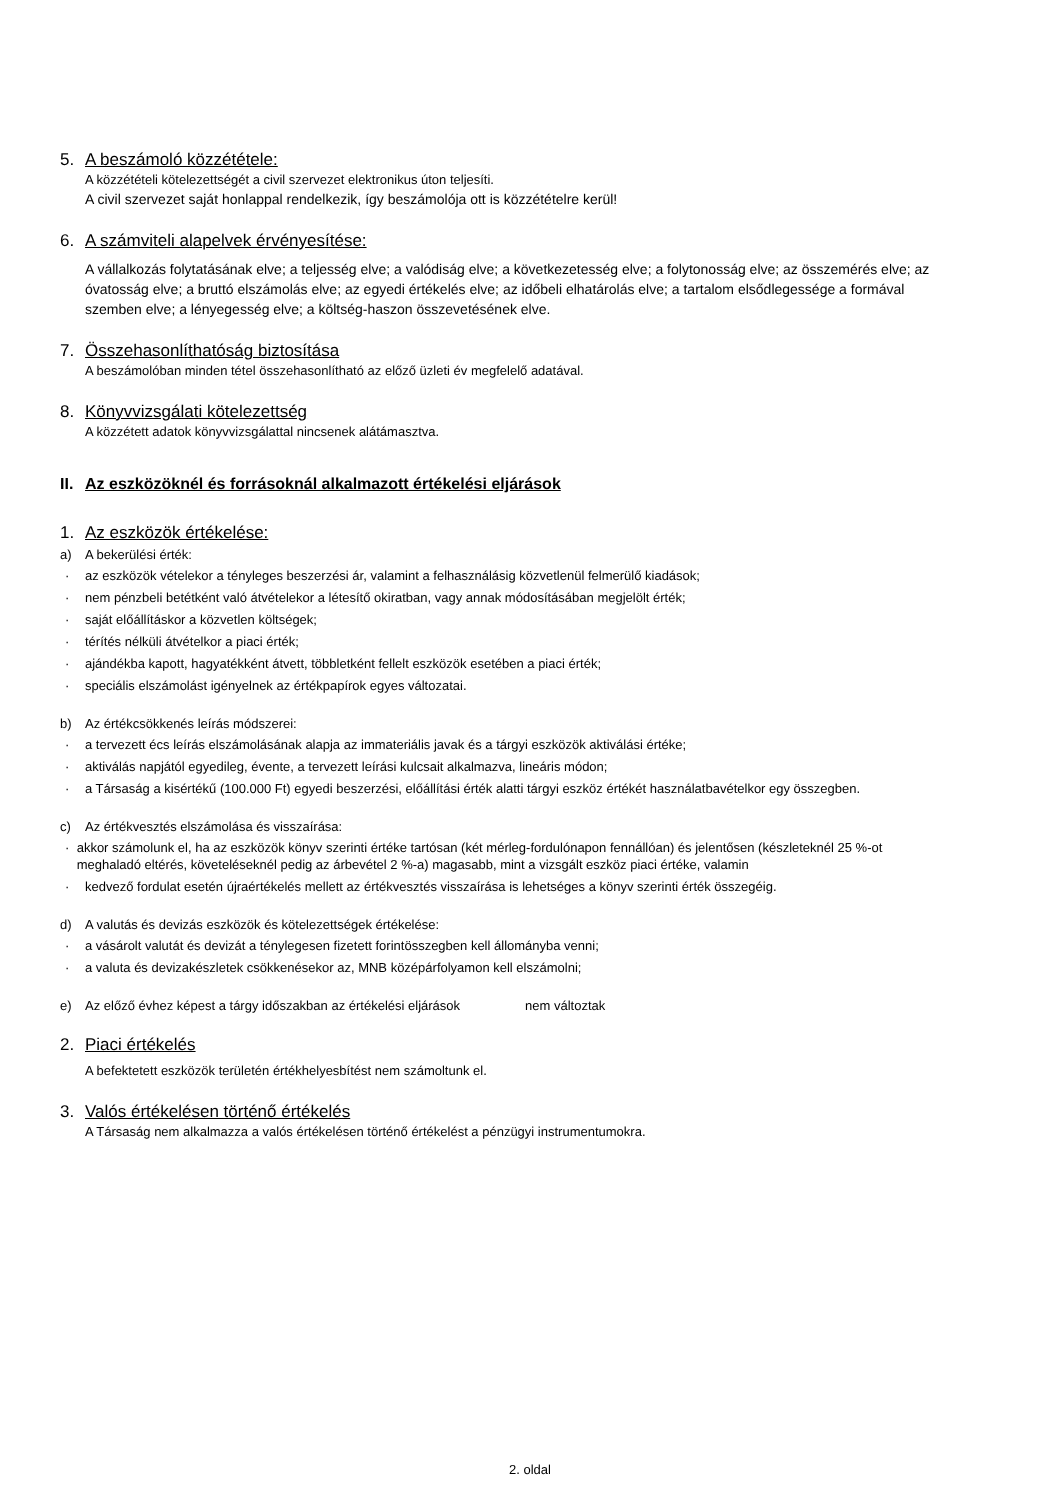5. A beszámoló közzététele:
A közzétételi kötelezettségét a civil szervezet elektronikus úton teljesíti.
A civil szervezet saját honlappal rendelkezik, így beszámolója ott is közzétételre kerül!
6. A számviteli alapelvek érvényesítése:
A vállalkozás folytatásának elve; a teljesség elve; a valódiság elve; a következetesség elve; a folytonosság elve; az összemérés elve; az óvatosság elve; a bruttó elszámolás elve; az egyedi értékelés elve; az időbeli elhatárolás elve; a tartalom elsődlegessége a formával szemben elve; a lényegesség elve; a költség-haszon összevetésének elve.
7. Összehasonlíthatóság biztosítása
A beszámolóban minden tétel összehasonlítható az előző üzleti év megfelelő adatával.
8. Könyvvizsgálati kötelezettség
A közzétett adatok könyvvizsgálattal nincsenek alátámasztva.
II. Az eszközöknél és forrásoknál alkalmazott értékelési eljárások
1. Az eszközök értékelése:
a) A bekerülési érték:
· az eszközök vételekor a tényleges beszerzési ár, valamint a felhasználásig közvetlenül felmerülő kiadások;
· nem pénzbeli betétként való átvételekor a létesítő okiratban, vagy annak módosításában megjelölt érték;
· saját előállításkor a közvetlen költségek;
· térítés nélküli átvételkor a piaci érték;
· ajándékba kapott, hagyatékként átvett, többletként fellelt eszközök esetében a piaci érték;
· speciális elszámolást igényelnek az értékpapírok egyes változatai.
b) Az értékcsökkenés leírás módszerei:
· a tervezett écs leírás elszámolásának alapja az immateriális javak és a tárgyi eszközök aktiválási értéke;
· aktiválás napjától egyedileg, évente, a tervezett leírási kulcsait alkalmazva, lineáris módon;
· a Társaság a kisértékű (100.000 Ft) egyedi beszerzési, előállítási érték alatti tárgyi eszköz értékét használatbavételkor egy összegben.
c) Az értékvesztés elszámolása és visszaírása:
· akkor számolunk el, ha az eszközök könyv szerinti értéke tartósan (két mérleg-fordulónapon fennállóan) és jelentősen (készleteknél 25 %-ot meghaladó eltérés, követeléseknél pedig az árbevétel 2 %-a) magasabb, mint a vizsgált eszköz piaci értéke, valamin
· kedvező fordulat esetén újraértékelés mellett az értékvesztés visszaírása is lehetséges a könyv szerinti érték összegéig.
d) A valutás és devizás eszközök és kötelezettségek értékelése:
· a vásárolt valutát és devizát a ténylegesen fizetett forintösszegben kell állományba venni;
· a valuta és devizakészletek csökkenésekor az, MNB középárfolyamon kell elszámolni;
e) Az előző évhez képest a tárgy időszakban az értékelési eljárások nem változtak
2. Piaci értékelés
A befektetett eszközök területén értékhelyesbítést nem számoltunk el.
3. Valós értékelésen történő értékelés
A Társaság nem alkalmazza a valós értékelésen történő értékelést a pénzügyi instrumentumokra.
2. oldal